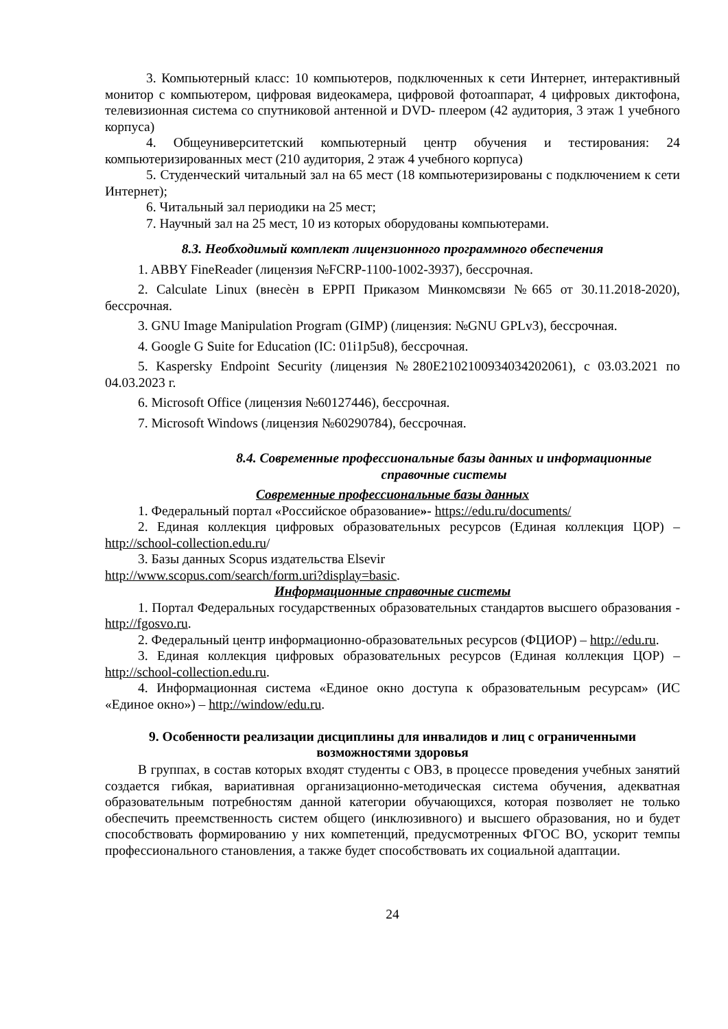3. Компьютерный класс: 10 компьютеров, подключенных к сети Интернет, интерактивный монитор с компьютером, цифровая видеокамера, цифровой фотоаппарат, 4 цифровых диктофона, телевизионная система со спутниковой антенной и DVD- плеером (42 аудитория, 3 этаж 1 учебного корпуса)
4. Общеуниверситетский компьютерный центр обучения и тестирования: 24 компьютеризированных мест (210 аудитория, 2 этаж 4 учебного корпуса)
5. Студенческий читальный зал на 65 мест (18 компьютеризированы с подключением к сети Интернет);
6. Читальный зал периодики на 25 мест;
7. Научный зал на 25 мест, 10 из которых оборудованы компьютерами.
8.3. Необходимый комплект лицензионного программного обеспечения
1. ABBY FineReader (лицензия №FCRP-1100-1002-3937), бессрочная.
2. Calculate Linux (внесѐн в ЕРРП Приказом Минкомсвязи №665 от 30.11.2018-2020), бессрочная.
3. GNU Image Manipulation Program (GIMP) (лицензия: №GNU GPLv3), бессрочная.
4. Google G Suite for Education (IC: 01i1p5u8), бессрочная.
5. Kaspersky Endpoint Security (лицензия №280E2102100934034202061), с 03.03.2021 по 04.03.2023 г.
6. Microsoft Office (лицензия №60127446), бессрочная.
7. Microsoft Windows (лицензия №60290784), бессрочная.
8.4. Современные профессиональные базы данных и информационные справочные системы
Современные профессиональные базы данных
1. Федеральный портал «Российское образование»- https://edu.ru/documents/
2. Единая коллекция цифровых образовательных ресурсов (Единая коллекция ЦОР) – http://school-collection.edu.ru/
3. Базы данных Scopus издательства Elsevir
http://www.scopus.com/search/form.uri?display=basic.
Информационные справочные системы
1. Портал Федеральных государственных образовательных стандартов высшего образования - http://fgosvo.ru.
2. Федеральный центр информационно-образовательных ресурсов (ФЦИОР) – http://edu.ru.
3. Единая коллекция цифровых образовательных ресурсов (Единая коллекция ЦОР) – http://school-collection.edu.ru.
4. Информационная система «Единое окно доступа к образовательным ресурсам» (ИС «Единое окно») – http://window/edu.ru.
9. Особенности реализации дисциплины для инвалидов и лиц с ограниченными возможностями здоровья
В группах, в состав которых входят студенты с ОВЗ, в процессе проведения учебных занятий создается гибкая, вариативная организационно-методическая система обучения, адекватная образовательным потребностям данной категории обучающихся, которая позволяет не только обеспечить преемственность систем общего (инклюзивного) и высшего образования, но и будет способствовать формированию у них компетенций, предусмотренных ФГОС ВО, ускорит темпы профессионального становления, а также будет способствовать их социальной адаптации.
24